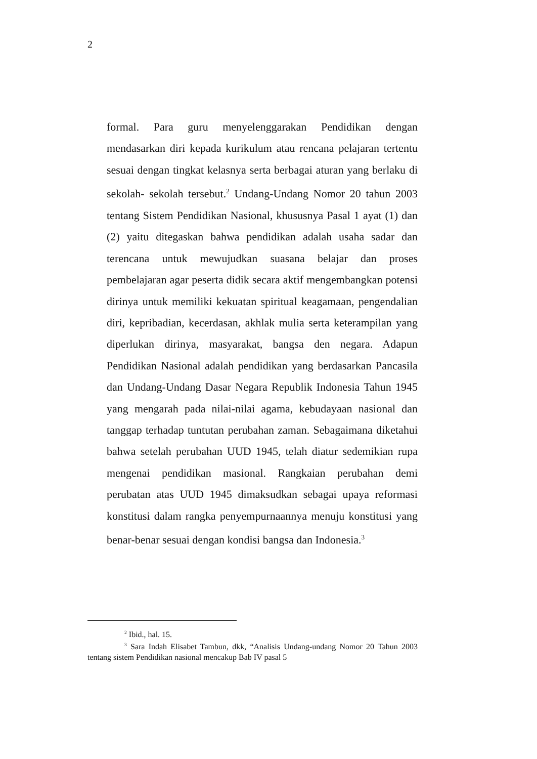2
formal. Para guru menyelenggarakan Pendidikan dengan mendasarkan diri kepada kurikulum atau rencana pelajaran tertentu sesuai dengan tingkat kelasnya serta berbagai aturan yang berlaku di sekolah- sekolah tersebut.<sup>2</sup> Undang-Undang Nomor 20 tahun 2003 tentang Sistem Pendidikan Nasional, khususnya Pasal 1 ayat (1) dan (2) yaitu ditegaskan bahwa pendidikan adalah usaha sadar dan terencana untuk mewujudkan suasana belajar dan proses pembelajaran agar peserta didik secara aktif mengembangkan potensi dirinya untuk memiliki kekuatan spiritual keagamaan, pengendalian diri, kepribadian, kecerdasan, akhlak mulia serta keterampilan yang diperlukan dirinya, masyarakat, bangsa den negara. Adapun Pendidikan Nasional adalah pendidikan yang berdasarkan Pancasila dan Undang-Undang Dasar Negara Republik Indonesia Tahun 1945 yang mengarah pada nilai-nilai agama, kebudayaan nasional dan tanggap terhadap tuntutan perubahan zaman. Sebagaimana diketahui bahwa setelah perubahan UUD 1945, telah diatur sedemikian rupa mengenai pendidikan masional. Rangkaian perubahan demi perubatan atas UUD 1945 dimaksudkan sebagai upaya reformasi konstitusi dalam rangka penyempurnaannya menuju konstitusi yang benar-benar sesuai dengan kondisi bangsa dan Indonesia.<sup>3</sup>
<sup>2</sup> Ibid., hal. 15.
<sup>3</sup> Sara Indah Elisabet Tambun, dkk, “Analisis Undang-undang Nomor 20 Tahun 2003 tentang sistem Pendidikan nasional mencakup Bab IV pasal 5